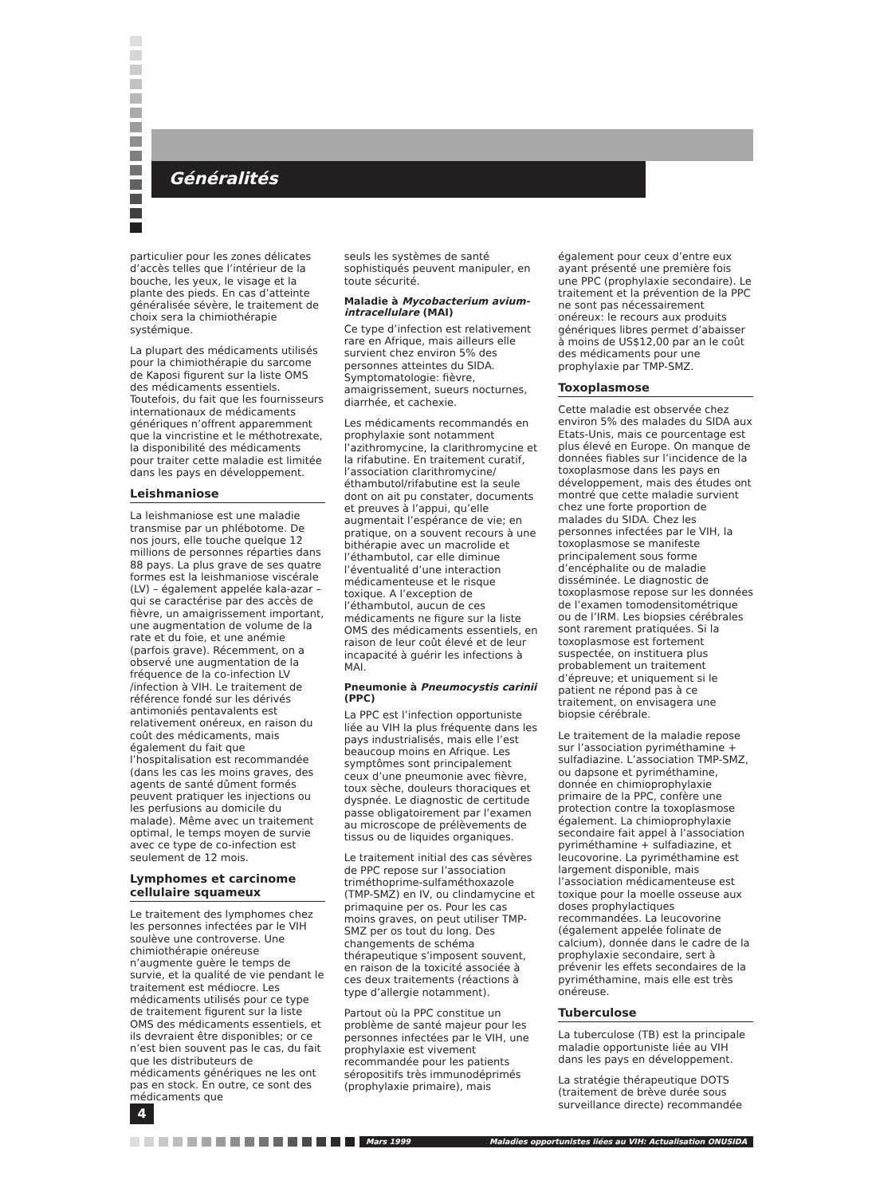Généralités
particulier pour les zones délicates d’accès telles que l’intérieur de la bouche, les yeux, le visage et la plante des pieds. En cas d’atteinte généralisée sévère, le traitement de choix sera la chimiothérapie systémique.
La plupart des médicaments utilisés pour la chimiothérapie du sarcome de Kaposi figurent sur la liste OMS des médicaments essentiels. Toutefois, du fait que les fournisseurs internationaux de médicaments génériques n’offrent apparemment que la vincristine et le méthotrexate, la disponibilité des médicaments pour traiter cette maladie est limitée dans les pays en développement.
Leishmaniose
La leishmaniose est une maladie transmise par un phlébotome. De nos jours, elle touche quelque 12 millions de personnes réparties dans 88 pays. La plus grave de ses quatre formes est la leishmaniose viscérale (LV) – également appelée kala-azar – qui se caractérise par des accès de fièvre, un amaigrissement important, une augmentation de volume de la rate et du foie, et une anémie (parfois grave). Récemment, on a observé une augmentation de la fréquence de la co-infection LV /infection à VIH. Le traitement de référence fondé sur les dérivés antimoniés pentavalents est relativement onéreux, en raison du coût des médicaments, mais également du fait que l’hospitalisation est recommandée (dans les cas les moins graves, des agents de santé dûment formés peuvent pratiquer les injections ou les perfusions au domicile du malade). Même avec un traitement optimal, le temps moyen de survie avec ce type de co-infection est seulement de 12 mois.
Lymphomes et carcinome cellulaire squameux
Le traitement des lymphomes chez les personnes infectées par le VIH soulève une controverse. Une chimiothérapie onéreuse n’augmente guère le temps de survie, et la qualité de vie pendant le traitement est médiocre. Les médicaments utilisés pour ce type de traitement figurent sur la liste OMS des médicaments essentiels, et ils devraient être disponibles; or ce n’est bien souvent pas le cas, du fait que les distributeurs de médicaments génériques ne les ont pas en stock. En outre, ce sont des médicaments que
seuls les systèmes de santé sophistiqués peuvent manipuler, en toute sécurité.
Maladie à Mycobacterium avium-intracellulare (MAI)
Ce type d’infection est relativement rare en Afrique, mais ailleurs elle survient chez environ 5% des personnes atteintes du SIDA. Symptomatologie: fièvre, amaigrissement, sueurs nocturnes, diarrhée, et cachexie.
Les médicaments recommandés en prophylaxie sont notamment l’azithromycine, la clarithromycine et la rifabutine. En traitement curatif, l’association clarithromycine/ éthambutol/rifabutine est la seule dont on ait pu constater, documents et preuves à l’appui, qu’elle augmentait l’espérance de vie; en pratique, on a souvent recours à une bithérapie avec un macrolide et l’éthambutol, car elle diminue l’éventualité d’une interaction médicamenteuse et le risque toxique. A l’exception de l’éthambutol, aucun de ces médicaments ne figure sur la liste OMS des médicaments essentiels, en raison de leur coût élevé et de leur incapacité à guérir les infections à MAI.
Pneumonie à Pneumocystis carinii (PPC)
La PPC est l’infection opportuniste liée au VIH la plus fréquente dans les pays industrialisés, mais elle l’est beaucoup moins en Afrique. Les symptômes sont principalement ceux d’une pneumonie avec fièvre, toux sèche, douleurs thoraciques et dyspnée. Le diagnostic de certitude passe obligatoirement par l’examen au microscope de prélèvements de tissus ou de liquides organiques.
Le traitement initial des cas sévères de PPC repose sur l’association triméthoprime-sulfaméthoxazole (TMP-SMZ) en IV, ou clindamycine et primaquine per os. Pour les cas moins graves, on peut utiliser TMP-SMZ per os tout du long. Des changements de schéma thérapeutique s’imposent souvent, en raison de la toxicité associée à ces deux traitements (réactions à type d’allergie notamment).
Partout où la PPC constitue un problème de santé majeur pour les personnes infectées par le VIH, une prophylaxie est vivement recommandée pour les patients séropositifs très immunodéprimés (prophylaxie primaire), mais
également pour ceux d’entre eux ayant présenté une première fois une PPC (prophylaxie secondaire). Le traitement et la prévention de la PPC ne sont pas nécessairement onéreux: le recours aux produits génériques libres permet d’abaisser à moins de US$12,00 par an le coût des médicaments pour une prophylaxie par TMP-SMZ.
Toxoplasmose
Cette maladie est observée chez environ 5% des malades du SIDA aux Etats-Unis, mais ce pourcentage est plus élevé en Europe. On manque de données fiables sur l’incidence de la toxoplasmose dans les pays en développement, mais des études ont montré que cette maladie survient chez une forte proportion de malades du SIDA. Chez les personnes infectées par le VIH, la toxoplasmose se manifeste principalement sous forme d’encéphalite ou de maladie disséminée. Le diagnostic de toxoplasmose repose sur les données de l’examen tomodensitométrique ou de l’IRM. Les biopsies cérébrales sont rarement pratiquées. Si la toxoplasmose est fortement suspectée, on instituera plus probablement un traitement d’épreuve; et uniquement si le patient ne répond pas à ce traitement, on envisagera une biopsie cérébrale.
Le traitement de la maladie repose sur l’association pyriméthamine + sulfadiazine. L’association TMP-SMZ, ou dapsone et pyriméthamine, donnée en chimioprophylaxie primaire de la PPC, confère une protection contre la toxoplasmose également. La chimioprophylaxie secondaire fait appel à l’association pyriméthamine + sulfadiazine, et leucovorine. La pyriméthamine est largement disponible, mais l’association médicamenteuse est toxique pour la moelle osseuse aux doses prophylactiques recommandées. La leucovorine (également appelée folinate de calcium), donnée dans le cadre de la prophylaxie secondaire, sert à prévenir les effets secondaires de la pyriméthamine, mais elle est très onéreuse.
Tuberculose
La tuberculose (TB) est la principale maladie opportuniste liée au VIH dans les pays en développement.
La stratégie thérapeutique DOTS (traitement de brève durée sous surveillance directe) recommandée
4
Mars 1999 Maladies opportunistes liées au VIH: Actualisation ONUSIDA